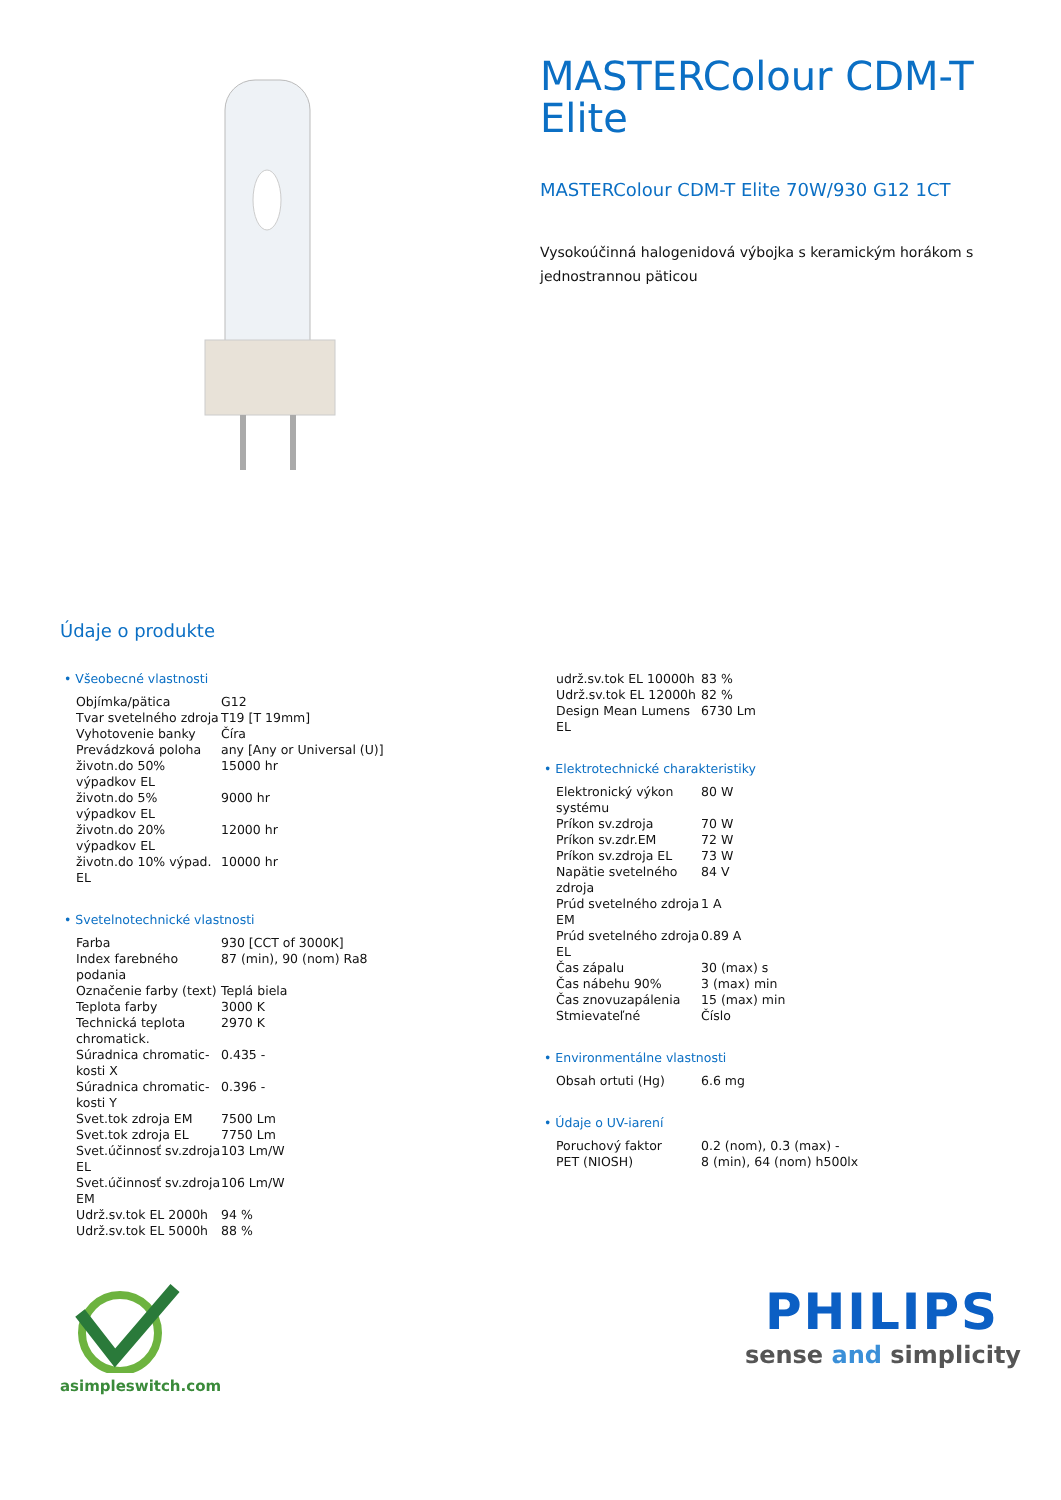MASTERColour CDM-T Elite
MASTERColour CDM-T Elite 70W/930 G12 1CT
Vysokoúčinná halogenidová výbojka s keramickým horákom s jednostrannou päticou
Údaje o produkte
• Všeobecné vlastnosti
| Objímka/pätica | G12 |
| Tvar svetelného zdroja | T19 [T 19mm] |
| Vyhotovenie banky | Číra |
| Prevádzková poloha | any [Any or Universal (U)] |
| životn.do 50% výpadkov EL | 15000 hr |
| životn.do 5% výpadkov EL | 9000 hr |
| životn.do 20% výpadkov EL | 12000 hr |
| životn.do 10% výpad. EL | 10000 hr |
• Svetelnotechnické vlastnosti
| Farba | 930 [CCT of 3000K] |
| Index farebného podania | 87 (min), 90 (nom) Ra8 |
| Označenie farby (text) | Teplá biela |
| Teplota farby | 3000 K |
| Technická teplota chromatick. | 2970 K |
| Súradnica chromatic-kosti X | 0.435 - |
| Súradnica chromatic-kosti Y | 0.396 - |
| Svet.tok zdroja EM | 7500 Lm |
| Svet.tok zdroja EL | 7750 Lm |
| Svet.účinnosť sv.zdroja EL | 103 Lm/W |
| Svet.účinnosť sv.zdroja EM | 106 Lm/W |
| Udrž.sv.tok EL 2000h | 94 % |
| Udrž.sv.tok EL 5000h | 88 % |
| udrž.sv.tok EL 10000h | 83 % |
| Udrž.sv.tok EL 12000h | 82 % |
| Design Mean Lumens EL | 6730 Lm |
• Elektrotechnické charakteristiky
| Elektronický výkon systému | 80 W |
| Príkon sv.zdroja | 70 W |
| Príkon sv.zdr.EM | 72 W |
| Príkon sv.zdroja EL | 73 W |
| Napätie svetelného zdroja | 84 V |
| Prúd svetelného zdroja EM | 1 A |
| Prúd svetelného zdroja EL | 0.89 A |
| Čas zápalu | 30 (max) s |
| Čas nábehu 90% | 3 (max) min |
| Čas znovuzapálenia | 15 (max) min |
| Stmievateľné | Číslo |
• Environmentálne vlastnosti
| Obsah ortuti (Hg) | 6.6 mg |
• Údaje o UV-iarení
| Poruchový faktor | 0.2 (nom), 0.3 (max) - |
| PET (NIOSH) | 8 (min), 64 (nom) h500lx |
asimpleswitch.com
PHILIPS
sense and simplicity